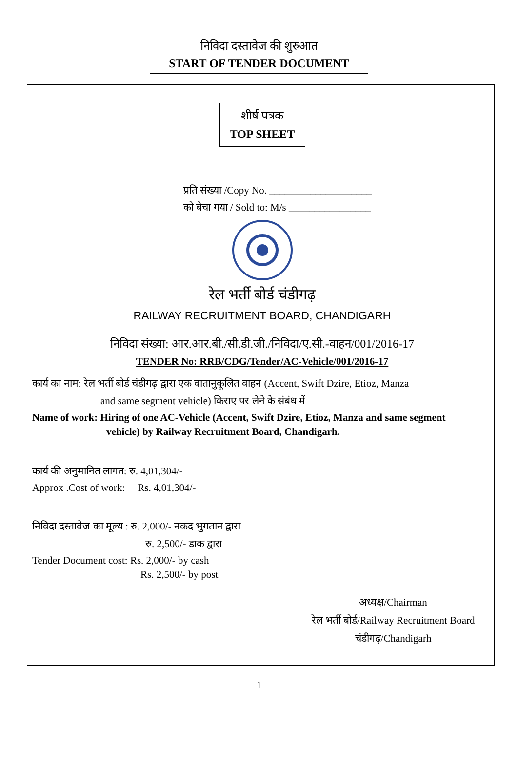निविदा दस्तावेज की शुरुआत
START OF TENDER DOCUMENT
शीर्ष पत्रक
TOP SHEET
प्रति संख्या /Copy No. ____________________
को बेचा गया / Sold to: M/s ________________
रेल भर्ती बोर्ड चंडीगढ़
RAILWAY RECRUITMENT BOARD, CHANDIGARH
निविदा संख्या: आर.आर.बी./सी.डी.जी./निविदा/ए.सी.-वाहन/001/2016-17
TENDER No: RRB/CDG/Tender/AC-Vehicle/001/2016-17
कार्य का नाम: रेल भर्ती बोर्ड चंडीगढ़ द्वारा एक वातानुकूलित वाहन (Accent, Swift Dzire, Etioz, Manza
and same segment vehicle) किराए पर लेने के संबंध में
Name of work: Hiring of one AC-Vehicle (Accent, Swift Dzire, Etioz, Manza and same segment
vehicle) by Railway Recruitment Board, Chandigarh.
कार्य की अनुमानित लागत: रु. 4,01,304/-
Approx .Cost of work: Rs. 4,01,304/-
निविदा दस्तावेज का मूल्य : रु. 2,000/- नकद भुगतान द्वारा
रु. 2,500/- डाक द्वारा
Tender Document cost: Rs. 2,000/- by cash
Rs. 2,500/- by post
अध्यक्ष/Chairman
रेल भर्ती बोर्ड/Railway Recruitment Board
चंडीगढ़/Chandigarh
1